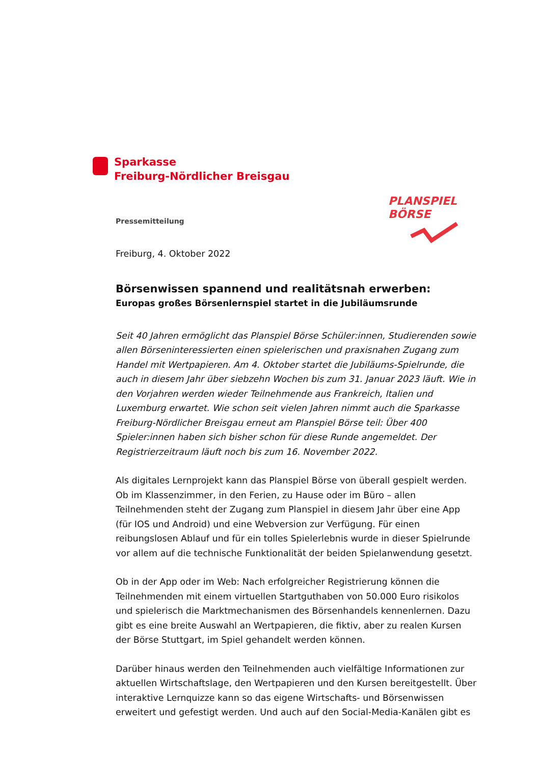Sparkasse
Freiburg-Nördlicher Breisgau
PLANSPIEL
BÖRSE
Pressemitteilung
Freiburg, 4. Oktober 2022
Börsenwissen spannend und realitätsnah erwerben:
Europas großes Börsenlernspiel startet in die Jubiläumsrunde
Seit 40 Jahren ermöglicht das Planspiel Börse Schüler:innen, Studierenden sowie allen Börseninteressierten einen spielerischen und praxisnahen Zugang zum Handel mit Wertpapieren. Am 4. Oktober startet die Jubiläums-Spielrunde, die auch in diesem Jahr über siebzehn Wochen bis zum 31. Januar 2023 läuft. Wie in den Vorjahren werden wieder Teilnehmende aus Frankreich, Italien und Luxemburg erwartet. Wie schon seit vielen Jahren nimmt auch die Sparkasse Freiburg-Nördlicher Breisgau erneut am Planspiel Börse teil: Über 400 Spieler:innen haben sich bisher schon für diese Runde angemeldet. Der Registrierzeitraum läuft noch bis zum 16. November 2022.
Als digitales Lernprojekt kann das Planspiel Börse von überall gespielt werden. Ob im Klassenzimmer, in den Ferien, zu Hause oder im Büro – allen Teilnehmenden steht der Zugang zum Planspiel in diesem Jahr über eine App (für IOS und Android) und eine Webversion zur Verfügung. Für einen reibungslosen Ablauf und für ein tolles Spielerlebnis wurde in dieser Spielrunde vor allem auf die technische Funktionalität der beiden Spielanwendung gesetzt.
Ob in der App oder im Web: Nach erfolgreicher Registrierung können die Teilnehmenden mit einem virtuellen Startguthaben von 50.000 Euro risikolos und spielerisch die Marktmechanismen des Börsenhandels kennenlernen. Dazu gibt es eine breite Auswahl an Wertpapieren, die fiktiv, aber zu realen Kursen der Börse Stuttgart, im Spiel gehandelt werden können.
Darüber hinaus werden den Teilnehmenden auch vielfältige Informationen zur aktuellen Wirtschaftslage, den Wertpapieren und den Kursen bereitgestellt. Über interaktive Lernquizze kann so das eigene Wirtschafts- und Börsenwissen erweitert und gefestigt werden. Und auch auf den Social-Media-Kanälen gibt es